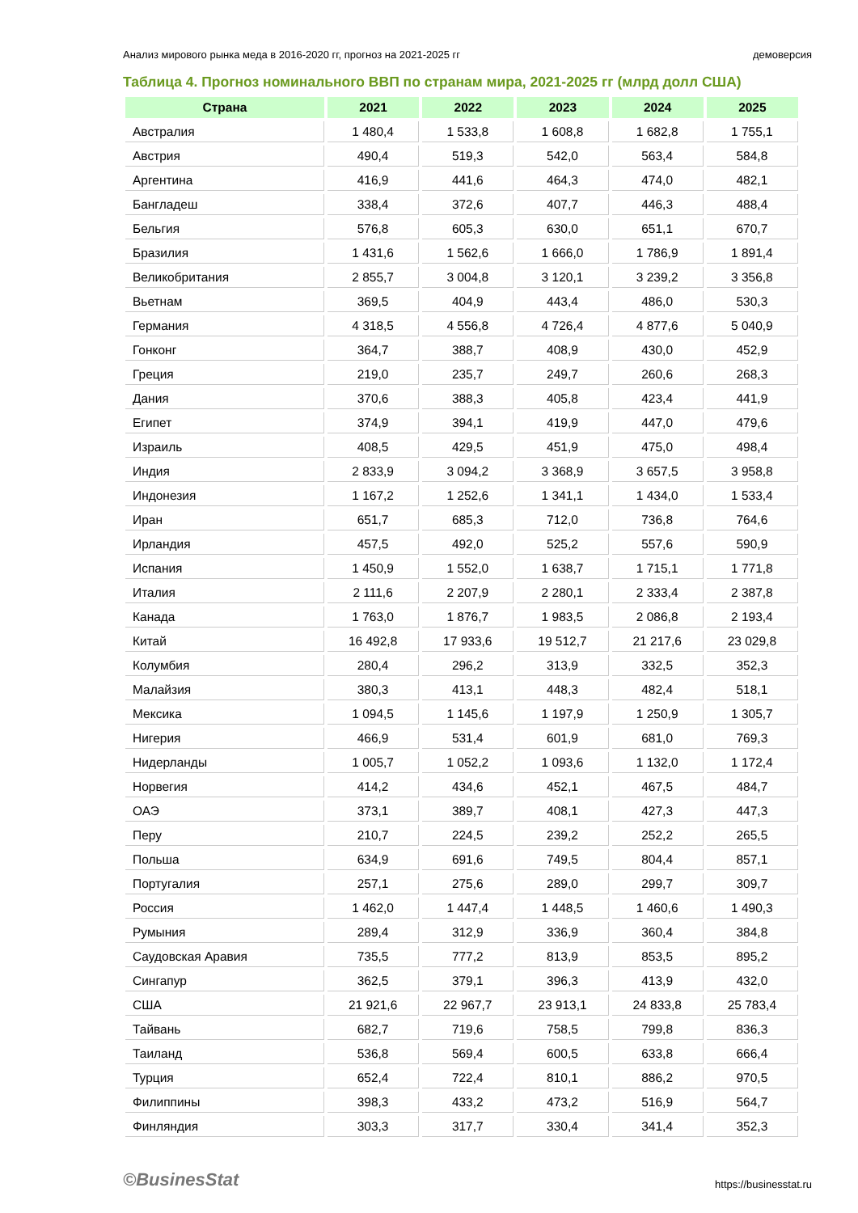Анализ мирового рынка меда в 2016-2020 гг, прогноз на 2021-2025 гг демоверсия
Таблица 4. Прогноз номинального ВВП по странам мира, 2021-2025 гг (млрд долл США)
| Страна | 2021 | 2022 | 2023 | 2024 | 2025 |
| --- | --- | --- | --- | --- | --- |
| Австралия | 1 480,4 | 1 533,8 | 1 608,8 | 1 682,8 | 1 755,1 |
| Австрия | 490,4 | 519,3 | 542,0 | 563,4 | 584,8 |
| Аргентина | 416,9 | 441,6 | 464,3 | 474,0 | 482,1 |
| Бангладеш | 338,4 | 372,6 | 407,7 | 446,3 | 488,4 |
| Бельгия | 576,8 | 605,3 | 630,0 | 651,1 | 670,7 |
| Бразилия | 1 431,6 | 1 562,6 | 1 666,0 | 1 786,9 | 1 891,4 |
| Великобритания | 2 855,7 | 3 004,8 | 3 120,1 | 3 239,2 | 3 356,8 |
| Вьетнам | 369,5 | 404,9 | 443,4 | 486,0 | 530,3 |
| Германия | 4 318,5 | 4 556,8 | 4 726,4 | 4 877,6 | 5 040,9 |
| Гонконг | 364,7 | 388,7 | 408,9 | 430,0 | 452,9 |
| Греция | 219,0 | 235,7 | 249,7 | 260,6 | 268,3 |
| Дания | 370,6 | 388,3 | 405,8 | 423,4 | 441,9 |
| Египет | 374,9 | 394,1 | 419,9 | 447,0 | 479,6 |
| Израиль | 408,5 | 429,5 | 451,9 | 475,0 | 498,4 |
| Индия | 2 833,9 | 3 094,2 | 3 368,9 | 3 657,5 | 3 958,8 |
| Индонезия | 1 167,2 | 1 252,6 | 1 341,1 | 1 434,0 | 1 533,4 |
| Иран | 651,7 | 685,3 | 712,0 | 736,8 | 764,6 |
| Ирландия | 457,5 | 492,0 | 525,2 | 557,6 | 590,9 |
| Испания | 1 450,9 | 1 552,0 | 1 638,7 | 1 715,1 | 1 771,8 |
| Италия | 2 111,6 | 2 207,9 | 2 280,1 | 2 333,4 | 2 387,8 |
| Канада | 1 763,0 | 1 876,7 | 1 983,5 | 2 086,8 | 2 193,4 |
| Китай | 16 492,8 | 17 933,6 | 19 512,7 | 21 217,6 | 23 029,8 |
| Колумбия | 280,4 | 296,2 | 313,9 | 332,5 | 352,3 |
| Малайзия | 380,3 | 413,1 | 448,3 | 482,4 | 518,1 |
| Мексика | 1 094,5 | 1 145,6 | 1 197,9 | 1 250,9 | 1 305,7 |
| Нигерия | 466,9 | 531,4 | 601,9 | 681,0 | 769,3 |
| Нидерланды | 1 005,7 | 1 052,2 | 1 093,6 | 1 132,0 | 1 172,4 |
| Норвегия | 414,2 | 434,6 | 452,1 | 467,5 | 484,7 |
| ОАЭ | 373,1 | 389,7 | 408,1 | 427,3 | 447,3 |
| Перу | 210,7 | 224,5 | 239,2 | 252,2 | 265,5 |
| Польша | 634,9 | 691,6 | 749,5 | 804,4 | 857,1 |
| Португалия | 257,1 | 275,6 | 289,0 | 299,7 | 309,7 |
| Россия | 1 462,0 | 1 447,4 | 1 448,5 | 1 460,6 | 1 490,3 |
| Румыния | 289,4 | 312,9 | 336,9 | 360,4 | 384,8 |
| Саудовская Аравия | 735,5 | 777,2 | 813,9 | 853,5 | 895,2 |
| Сингапур | 362,5 | 379,1 | 396,3 | 413,9 | 432,0 |
| США | 21 921,6 | 22 967,7 | 23 913,1 | 24 833,8 | 25 783,4 |
| Тайвань | 682,7 | 719,6 | 758,5 | 799,8 | 836,3 |
| Таиланд | 536,8 | 569,4 | 600,5 | 633,8 | 666,4 |
| Турция | 652,4 | 722,4 | 810,1 | 886,2 | 970,5 |
| Филиппины | 398,3 | 433,2 | 473,2 | 516,9 | 564,7 |
| Финляндия | 303,3 | 317,7 | 330,4 | 341,4 | 352,3 |
©BusinesStat https://businesstat.ru